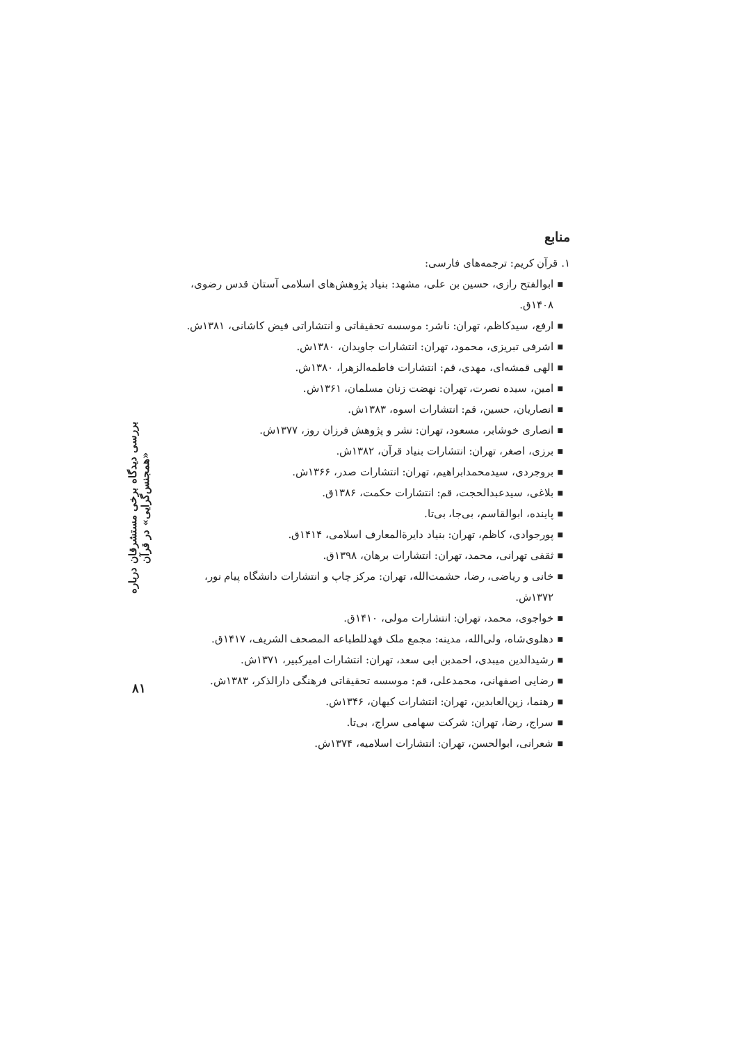بررسی دیدگاه برخی مستشرقان درباره «همجنس‌گرایی» در قرآن
۸۱
منابع
۱. قرآن کریم: ترجمه‌های فارسی:
■ ابوالفتح رازی، حسین بن علی، مشهد: بنیاد پژوهش‌های اسلامی آستان قدس رضوی، ۱۴۰۸ق.
■ ارفع، سیدکاظم، تهران: ناشر: موسسه تحقیقاتی و انتشاراتی فیض کاشانی، ۱۳۸۱ش.
■ اشرفی تبریزی، محمود، تهران: انتشارات جاویدان، ۱۳۸۰ش.
■ الهی قمشه‌ای، مهدی، قم: انتشارات فاطمه‌الزهرا، ۱۳۸۰ش.
■ امین، سیده نصرت، تهران: نهضت زنان مسلمان، ۱۳۶۱ش.
■ انصاریان، حسین، قم: انتشارات اسوه، ۱۳۸۳ش.
■ انصاری خوشابر، مسعود، تهران: نشر و پژوهش فرزان روز، ۱۳۷۷ش.
■ برزی، اصغر، تهران: انتشارات بنیاد قرآن، ۱۳۸۲ش.
■ بروجردی، سیدمحمدابراهیم، تهران: انتشارات صدر، ۱۳۶۶ش.
■ بلاغی، سیدعبدالحجت، قم: انتشارات حکمت، ۱۳۸۶ق.
■ پاینده، ابوالقاسم، بی‌جا، بی‌تا.
■ پورجوادی، کاظم، تهران: بنیاد دایرةالمعارف اسلامی، ۱۴۱۴ق.
■ ثقفی تهرانی، محمد، تهران: انتشارات برهان، ۱۳۹۸ق.
■ خانی و ریاضی، رضا، حشمت‌الله، تهران: مرکز چاپ و انتشارات دانشگاه پیام نور، ۱۳۷۲ش.
■ خواجوی، محمد، تهران: انتشارات مولی، ۱۴۱۰ق.
■ دهلوی‌شاه، ولی‌الله، مدینه: مجمع ملک فهدللطباعه المصحف الشریف، ۱۴۱۷ق.
■ رشیدالدین میبدی، احمدبن ابی سعد، تهران: انتشارات امیرکبیر، ۱۳۷۱ش.
■ رضایی اصفهانی، محمدعلی، قم: موسسه تحقیقاتی فرهنگی دارالذکر، ۱۳۸۳ش.
■ رهنما، زین‌العابدین، تهران: انتشارات کیهان، ۱۳۴۶ش.
■ سراج، رضا، تهران: شرکت سهامی سراج، بی‌تا.
■ شعرانی، ابوالحسن، تهران: انتشارات اسلامیه، ۱۳۷۴ش.